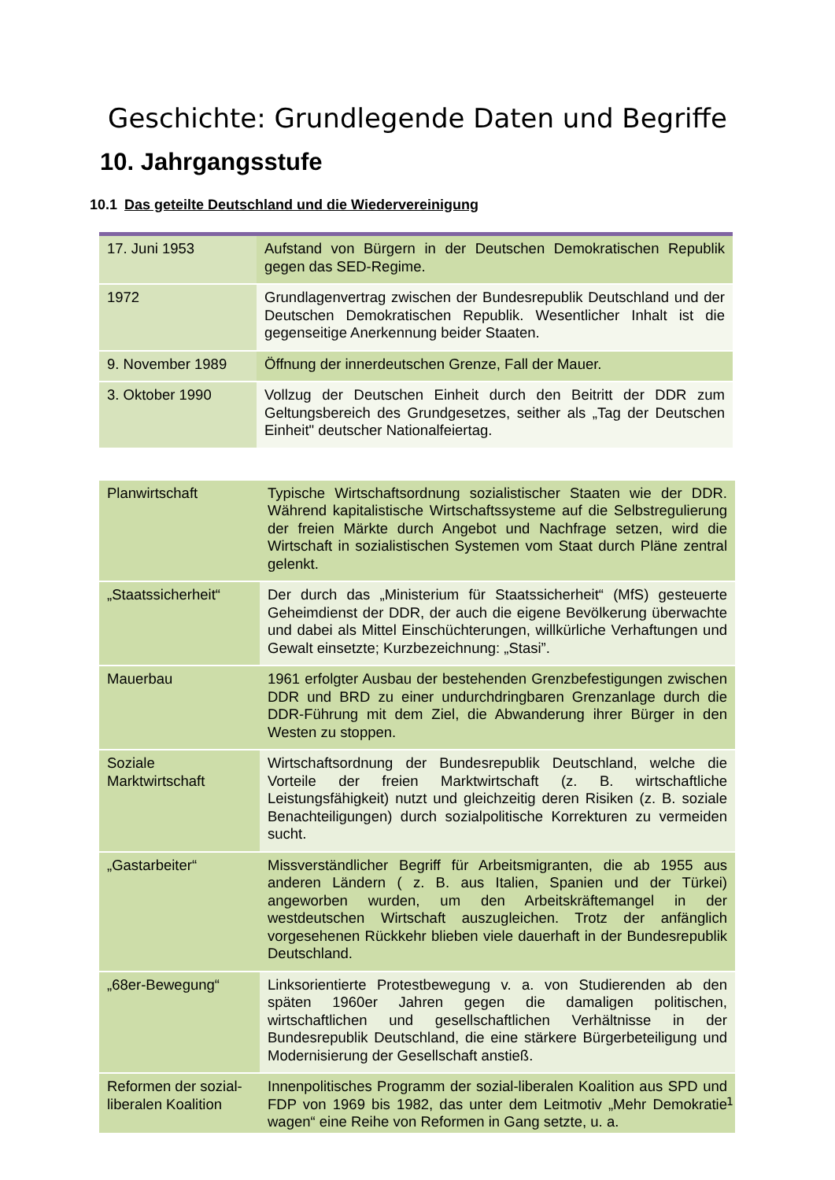Geschichte: Grundlegende Daten und Begriffe
10. Jahrgangsstufe
10.1 Das geteilte Deutschland und die Wiedervereinigung
| 17. Juni 1953 | Aufstand von Bürgern in der Deutschen Demokratischen Republik gegen das SED-Regime. |
| 1972 | Grundlagenvertrag zwischen der Bundesrepublik Deutschland und der Deutschen Demokratischen Republik. Wesentlicher Inhalt ist die gegenseitige Anerkennung beider Staaten. |
| 9. November 1989 | Öffnung der innerdeutschen Grenze, Fall der Mauer. |
| 3. Oktober 1990 | Vollzug der Deutschen Einheit durch den Beitritt der DDR zum Geltungsbereich des Grundgesetzes, seither als „Tag der Deutschen Einheit" deutscher Nationalfeiertag. |
| Planwirtschaft | Typische Wirtschaftsordnung sozialistischer Staaten wie der DDR. Während kapitalistische Wirtschaftssysteme auf die Selbstregulierung der freien Märkte durch Angebot und Nachfrage setzen, wird die Wirtschaft in sozialistischen Systemen vom Staat durch Pläne zentral gelenkt. |
| „Staatssicherheit“ | Der durch das „Ministerium für Staatssicherheit“ (MfS) gesteuerte Geheimdienst der DDR, der auch die eigene Bevölkerung überwachte und dabei als Mittel Einschüchterungen, willkürliche Verhaftungen und Gewalt einsetzte; Kurzbezeichnung: „Stasi”. |
| Mauerbau | 1961 erfolgter Ausbau der bestehenden Grenzbefestigungen zwischen DDR und BRD zu einer undurchdringbaren Grenzanlage durch die DDR-Führung mit dem Ziel, die Abwanderung ihrer Bürger in den Westen zu stoppen. |
| Soziale Marktwirtschaft | Wirtschaftsordnung der Bundesrepublik Deutschland, welche die Vorteile der freien Marktwirtschaft (z. B. wirtschaftliche Leistungsfähigkeit) nutzt und gleichzeitig deren Risiken (z. B. soziale Benachteiligungen) durch sozialpolitische Korrekturen zu vermeiden sucht. |
| „Gastarbeiter“ | Missverständlicher Begriff für Arbeitsmigranten, die ab 1955 aus anderen Ländern ( z. B. aus Italien, Spanien und der Türkei) angeworben wurden, um den Arbeitskräftemangel in der westdeutschen Wirtschaft auszugleichen. Trotz der anfänglich vorgesehenen Rückkehr blieben viele dauerhaft in der Bundesrepublik Deutschland. |
| „68er-Bewegung“ | Linksorientierte Protestbewegung v. a. von Studierenden ab den späten 1960er Jahren gegen die damaligen politischen, wirtschaftlichen und gesellschaftlichen Verhältnisse in der Bundesrepublik Deutschland, die eine stärkere Bürgerbeteiligung und Modernisierung der Gesellschaft anstieß. |
| Reformen der sozial-liberalen Koalition | Innenpolitisches Programm der sozial-liberalen Koalition aus SPD und FDP von 1969 bis 1982, das unter dem Leitmotiv „Mehr Demokratie wagen“ eine Reihe von Reformen in Gang setzte, u. a. |
1